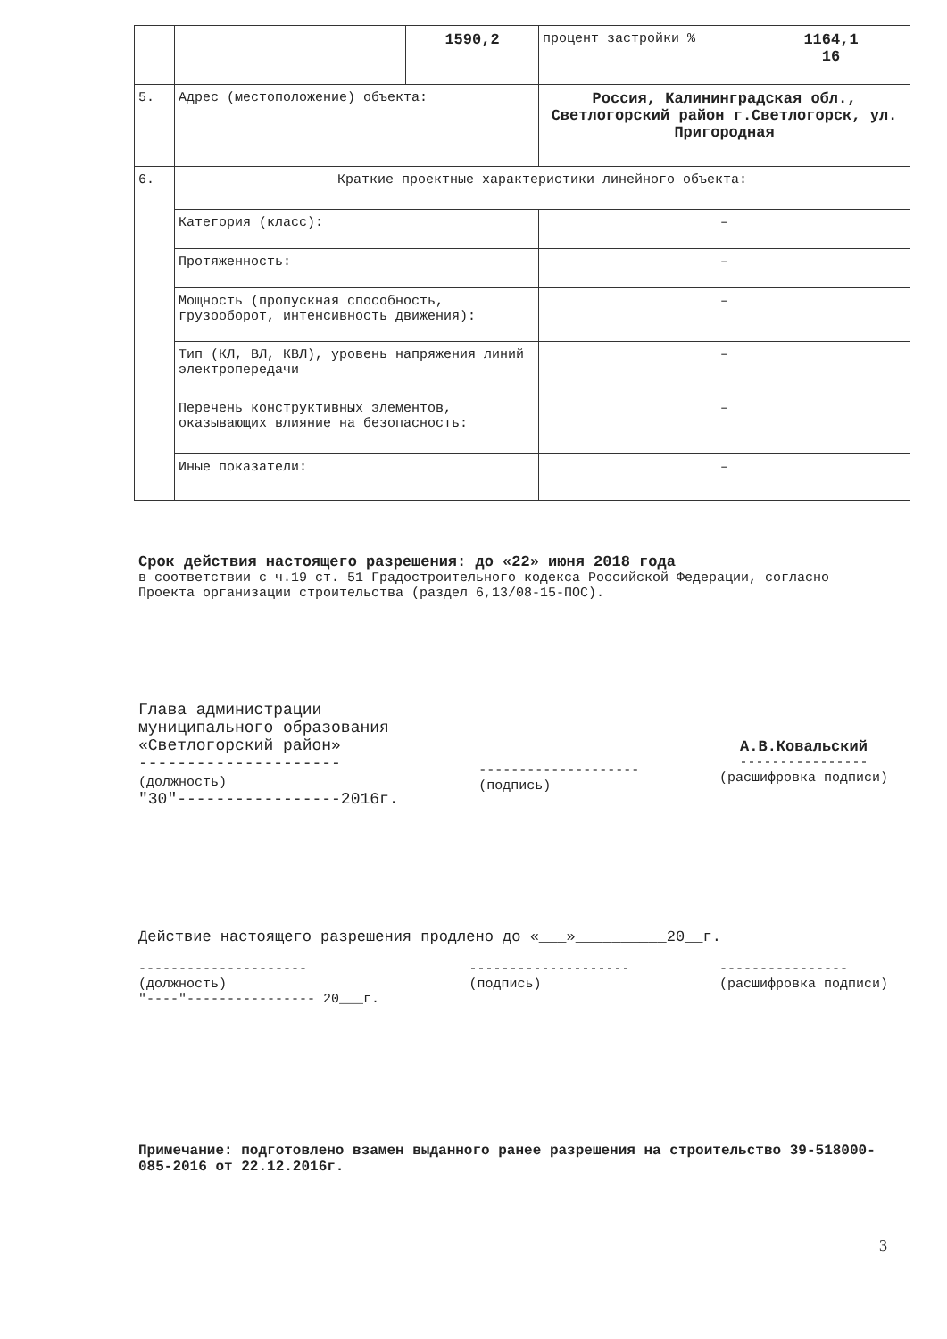| | | 1590,2 | процент застройки % | 1164,1 16 |
| 5. | Адрес (местоположение) объекта: | | Россия, Калининградская обл., Светлогорский район г.Светлогорск, ул. Пригородная | |
| 6. | Краткие проектные характеристики линейного объекта: | | | |
| | Категория (класс): | | – | |
| | Протяженность: | | – | |
| | Мощность (пропускная способность, грузооборот, интенсивность движения): | | – | |
| | Тип (КЛ, ВЛ, КВЛ), уровень напряжения линий электропередачи | | – | |
| | Перечень конструктивных элементов, оказывающих влияние на безопасность: | | – | |
| | Иные показатели: | | – | |
Срок действия настоящего разрешения: до «22» июня 2018 года
в соответствии с ч.19 ст. 51 Градостроительного кодекса Российской Федерации, согласно Проекта организации строительства (раздел 6,13/08-15-ПОС).
Глава администрации
муниципального образования
«Светлогорский район»
---------------------
(должность)
"30"-----------------2016г.
--------------------
(подпись)
А.В.Ковальский
----------------
(расшифровка подписи)
Действие настоящего разрешения продлено до «___»__________20__г.
---------------------
(должность)
"----"---------------- 20___г.
--------------------
(подпись)
----------------
(расшифровка подписи)
Примечание: подготовлено взамен выданного ранее разрешения на строительство 39-518000-085-2016 от 22.12.2016г.
3